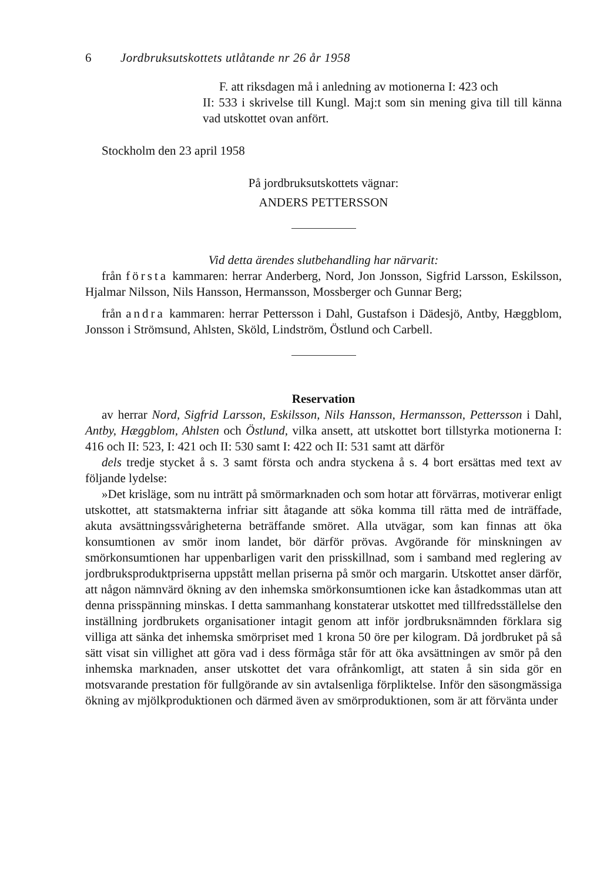6 Jordbruksutskottets utlåtande nr 26 år 1958
F. att riksdagen må i anledning av motionerna I: 423 och
II: 533 i skrivelse till Kungl. Maj:t som sin mening giva till till känna vad utskottet ovan anfört.
Stockholm den 23 april 1958
På jordbruksutskottets vägnar:
ANDERS PETTERSSON
Vid detta ärendes slutbehandling har närvarit:
från första kammaren: herrar Anderberg, Nord, Jon Jonsson, Sigfrid Larsson, Eskilsson, Hjalmar Nilsson, Nils Hansson, Hermansson, Mossberger och Gunnar Berg;
från andra kammaren: herrar Pettersson i Dahl, Gustafson i Dädesjö, Antby, Hæggblom, Jonsson i Strömsund, Ahlsten, Sköld, Lindström, Östlund och Carbell.
Reservation
av herrar Nord, Sigfrid Larsson, Eskilsson, Nils Hansson, Hermansson, Pettersson i Dahl, Antby, Hæggblom, Ahlsten och Östlund, vilka ansett, att utskottet bort tillstyrka motionerna I: 416 och II: 523, I: 421 och II: 530 samt I: 422 och II: 531 samt att därför
dels tredje stycket å s. 3 samt första och andra styckena å s. 4 bort ersättas med text av följande lydelse:
»Det krisläge, som nu inträtt på smörmarknaden och som hotar att förvärras, motiverar enligt utskottet, att statsmakterna infriar sitt åtagande att söka komma till rätta med de inträffade, akuta avsättningssvårigheterna beträffande smöret. Alla utvägar, som kan finnas att öka konsumtionen av smör inom landet, bör därför prövas. Avgörande för minskningen av smörkonsumtionen har uppenbarligen varit den prisskillnad, som i samband med reglering av jordbruksproduktpriserna uppstått mellan priserna på smör och margarin. Utskottet anser därför, att någon nämnvärd ökning av den inhemska smörkonsumtionen icke kan åstadkommas utan att denna prisspänning minskas. I detta sammanhang konstaterar utskottet med tillfredsställelse den inställning jordbrukets organisationer intagit genom att inför jordbruksnämnden förklara sig villiga att sänka det inhemska smörpriset med 1 krona 50 öre per kilogram. Då jordbruket på så sätt visat sin villighet att göra vad i dess förmåga står för att öka avsättningen av smör på den inhemska marknaden, anser utskottet det vara ofrånkomligt, att staten å sin sida gör en motsvarande prestation för fullgörande av sin avtalsenliga förpliktelse. Inför den säsongmässiga ökning av mjölkproduktionen och därmed även av smörproduktionen, som är att förvänta under